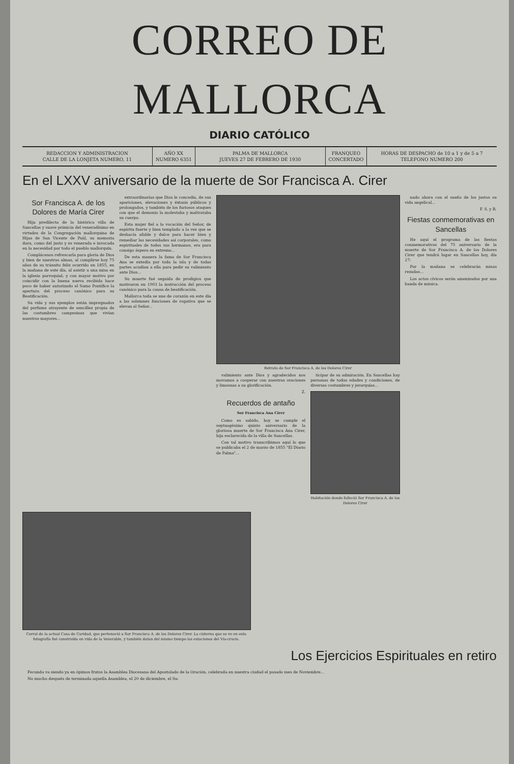CORREO DE MALLORCA
DIARIO CATÓLICO
REDACCION Y ADMINISTRACION
CALLE DE LA LONJETA NUMERO, 11
AÑO XX
NUMERO 6351
PALMA DE MALLORCA
JUEVES 27 DE FEBRERO DE 1930
FRANQUEO
CONCERTADO
HORAS DE DESPACHO de 10 a 1 y de 5 a 7
TELEFONO NUMERO 200
En el LXXV aniversario de la muerte de Sor Francisca A. Cirer
Sor Francisca A. de los Dolores de María Cirer
Hija predilecta de la histórica villa de Sancellas y suave primicia del veneradísimo en virtudes de la Congregación mallorquina de Hijas de San Vicente de Paúl, su memoria dura, como del justo y es venerada e invocada en la necesidad por todo el pueblo mallorquín.
Complácenos refrescarla para gloria de Dios y bien de nuestras almas, al cumplirse hoy 75 años de su tránsito feliz ocurrido en 1855, en la mañana de este día, al asistir a una misa en la iglesia parroquial; y con mayor motivo por coincidir con la buena nueva recibida hace poco de haber autorizado el Sumo Pontífice la apertura del proceso canónico para su Beatificación.
Su vida y sus ejemplos están impregnados del perfume atrayente de sencillez propia de las costumbres campesinas que vivían nuestros mayores...
extraordinarias que Dios le concedía, de sus apariciones, elevaciones y éxtasis públicos y prolongados, y también de los furiosos ataques con que el demonio la molestaba y maltrataba su cuerpo.
Esta mujer fiel a la vocación del Señor, de espíritu fuerte y bien templado a la vez que se deshacía afable y dulce para hacer bien y remediar las necesidades así corporales, como espirituales de todos sus hermanos, era para consigo áspera en extremo...
De esta manera la fama de Sor Francisca Ana se extedía por toda la isla y de todas partes acudían a ella para pedir su valimiento ante Dios...
Su muerte fué seguida de prodigios que motivaron en 1903 la instrucción del proceso canónico para la causa de beatificación.
Mallorca toda se une de corazón en este día a las solemnes funciones de rogativa que se elevan al Señor...
Retrato de Sor Francisca A. de los Dolores Cirer
valimiento ante Dios y agradecidos nos movamos a cooperar con nuestras oraciones y limosnas a su glorificación.
Z.
Recuerdos de antaño
Sor Francisca Ana Cirer
Como es sabido, hoy se cumple el septuagésimo quinto aniversario de la gloriosa muerte de Sor Francisca Ana Cirer, hija esclarecida de la villa de Sancellas.
Con tal motivo transcribimos aquí lo que se publicaba el 2 de marzo de 1855 "El Diario de Palma"...
ticipar de su admiración. En Sancellas hay personas de todas edades y condiciones, de diversas costumbres y jerarquías...
Habitación donde falleció Sor Francisca A. de los Dolores Cirer
nado ahora con el sueño de los justos su vida angelical...
F. S. y R.
Fiestas conmemorativas en Sancellas
He aquí el programa de las fiestas conmemorativas del 75 aniversario de la muerte de Sor Francisca A. de los Dolores Cirer que tendrá lugar en Sancellas hoy, día 27:
Por la mañana se celebrarán misas rezadas...
Los actos cívicos serán amenizados por una banda de música.
Corral de la actual Casa de Caridad, que perteneció a Sor Francisca A. de los Dolores Cirer. La cisterna que se ve en esta fotografía fué construída en vida de la Venerable, y también datan del mismo tiempo las estaciones del Via-crucis.
Los Ejercicios Espirituales en retiro
Fecunda va siendo ya en ópimos frutos la Asamblea Diocesana del Apostolado de la Oración, celebrada en nuestra ciudad el pasado mes de Noviembre...
No mucho después de terminada aquella Asamblea, el 20 de diciembre, el Su-